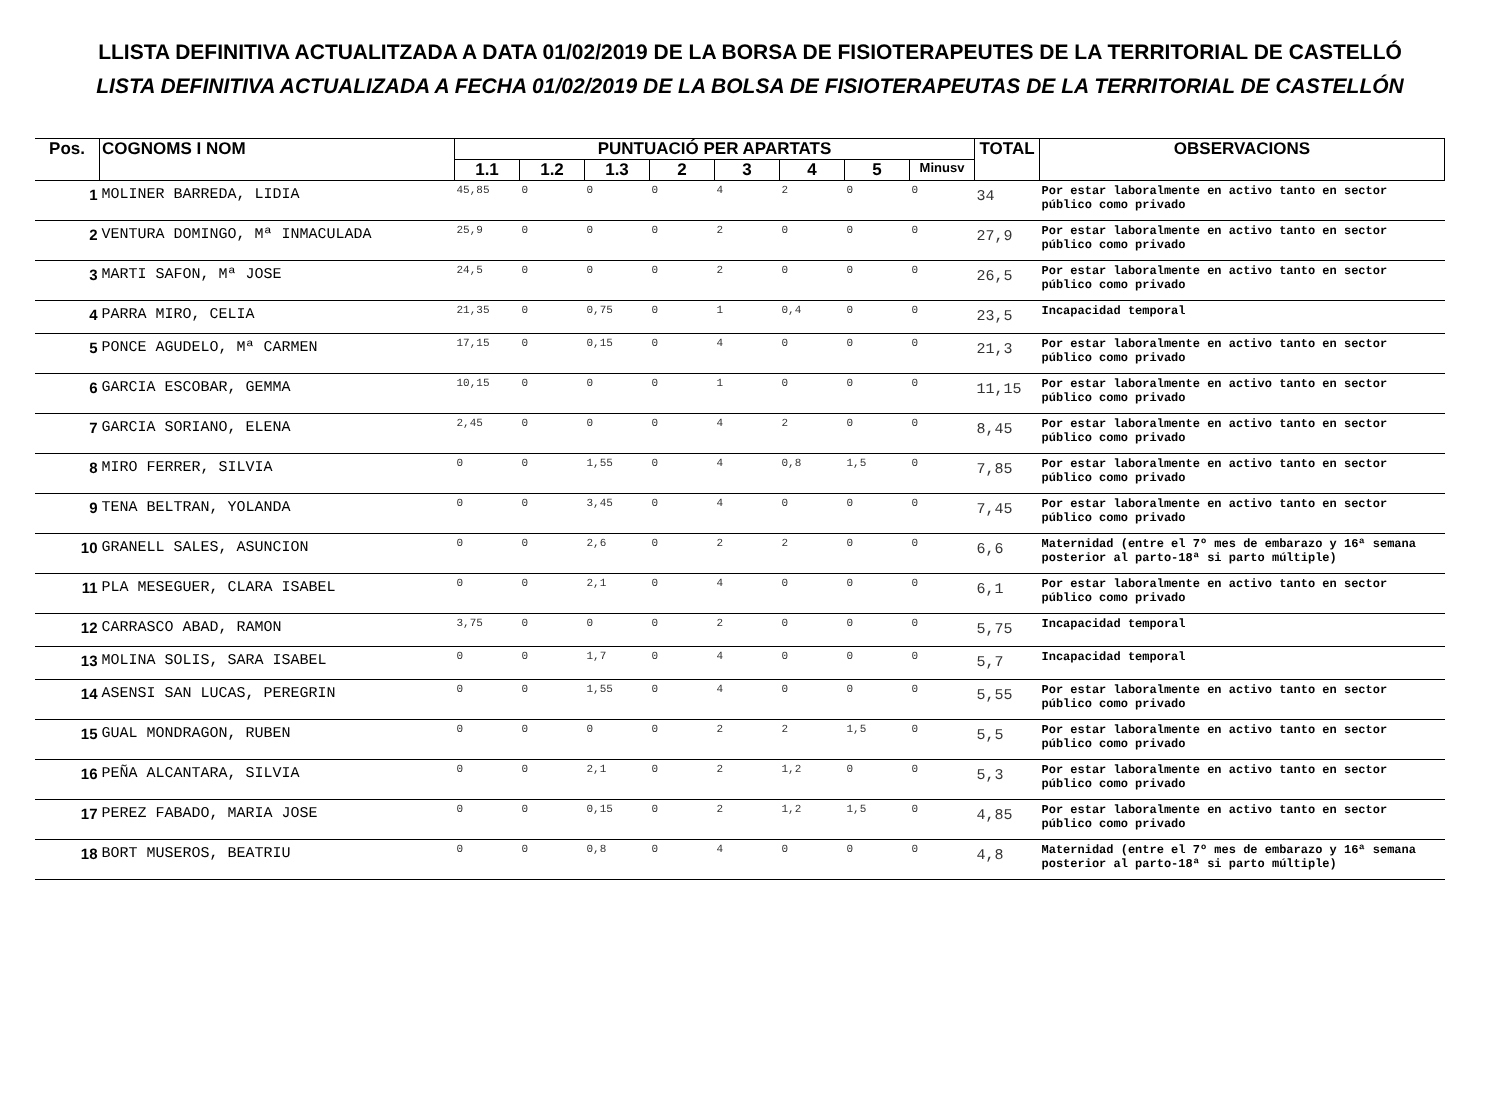LLISTA DEFINITIVA ACTUALITZADA A DATA 01/02/2019 DE LA BORSA DE FISIOTERAPEUTES DE LA TERRITORIAL DE CASTELLÓ
LISTA DEFINITIVA ACTUALIZADA A FECHA 01/02/2019 DE LA BOLSA DE FISIOTERAPEUTAS DE LA TERRITORIAL DE CASTELLÓN
| Pos. | COGNOMS I NOM | PUNTUACIÓ PER APARTATS | | | | | | | | TOTAL | OBSERVACIONS |
| --- | --- | --- | --- | --- | --- | --- | --- | --- | --- | --- | --- |
| | | 1.1 | 1.2 | 1.3 | 2 | 3 | 4 | 5 | Minusv | | |
| 1 | MOLINER BARREDA, LIDIA | 45,85 | 0 | 0 | 0 | 4 | 2 | 0 | 0 | 34 | Por estar laboralmente en activo tanto en sector público como privado |
| 2 | VENTURA DOMINGO, Mª INMACULADA | 25,9 | 0 | 0 | 0 | 2 | 0 | 0 | 0 | 27,9 | Por estar laboralmente en activo tanto en sector público como privado |
| 3 | MARTI SAFON, Mª JOSE | 24,5 | 0 | 0 | 0 | 2 | 0 | 0 | 0 | 26,5 | Por estar laboralmente en activo tanto en sector público como privado |
| 4 | PARRA MIRO, CELIA | 21,35 | 0 | 0,75 | 0 | 1 | 0,4 | 0 | 0 | 23,5 | Incapacidad temporal |
| 5 | PONCE AGUDELO, Mª CARMEN | 17,15 | 0 | 0,15 | 0 | 4 | 0 | 0 | 0 | 21,3 | Por estar laboralmente en activo tanto en sector público como privado |
| 6 | GARCIA ESCOBAR, GEMMA | 10,15 | 0 | 0 | 0 | 1 | 0 | 0 | 0 | 11,15 | Por estar laboralmente en activo tanto en sector público como privado |
| 7 | GARCIA SORIANO, ELENA | 2,45 | 0 | 0 | 0 | 4 | 2 | 0 | 0 | 8,45 | Por estar laboralmente en activo tanto en sector público como privado |
| 8 | MIRO FERRER, SILVIA | 0 | 0 | 1,55 | 0 | 4 | 0,8 | 1,5 | 0 | 7,85 | Por estar laboralmente en activo tanto en sector público como privado |
| 9 | TENA BELTRAN, YOLANDA | 0 | 0 | 3,45 | 0 | 4 | 0 | 0 | 0 | 7,45 | Por estar laboralmente en activo tanto en sector público como privado |
| 10 | GRANELL SALES, ASUNCION | 0 | 0 | 2,6 | 0 | 2 | 2 | 0 | 0 | 6,6 | Maternidad (entre el 7º mes de embarazo y 16ª semana posterior al parto-18ª si parto múltiple) |
| 11 | PLA MESEGUER, CLARA ISABEL | 0 | 0 | 2,1 | 0 | 4 | 0 | 0 | 0 | 6,1 | Por estar laboralmente en activo tanto en sector público como privado |
| 12 | CARRASCO ABAD, RAMON | 3,75 | 0 | 0 | 0 | 2 | 0 | 0 | 0 | 5,75 | Incapacidad temporal |
| 13 | MOLINA SOLIS, SARA ISABEL | 0 | 0 | 1,7 | 0 | 4 | 0 | 0 | 0 | 5,7 | Incapacidad temporal |
| 14 | ASENSI SAN LUCAS, PEREGRIN | 0 | 0 | 1,55 | 0 | 4 | 0 | 0 | 0 | 5,55 | Por estar laboralmente en activo tanto en sector público como privado |
| 15 | GUAL MONDRAGON, RUBEN | 0 | 0 | 0 | 0 | 2 | 2 | 1,5 | 0 | 5,5 | Por estar laboralmente en activo tanto en sector público como privado |
| 16 | PEÑA ALCANTARA, SILVIA | 0 | 0 | 2,1 | 0 | 2 | 1,2 | 0 | 0 | 5,3 | Por estar laboralmente en activo tanto en sector público como privado |
| 17 | PEREZ FABADO, MARIA JOSE | 0 | 0 | 0,15 | 0 | 2 | 1,2 | 1,5 | 0 | 4,85 | Por estar laboralmente en activo tanto en sector público como privado |
| 18 | BORT MUSEROS, BEATRIU | 0 | 0 | 0,8 | 0 | 4 | 0 | 0 | 0 | 4,8 | Maternidad (entre el 7º mes de embarazo y 16ª semana posterior al parto-18ª si parto múltiple) |